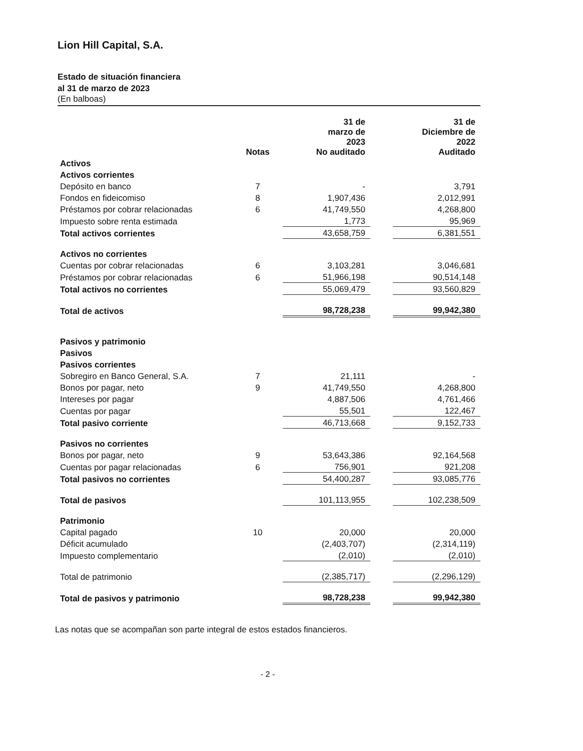Lion Hill Capital, S.A.
Estado de situación financiera
al 31 de marzo de 2023
(En balboas)
| | Notas | 31 de marzo de 2023 No auditado | | 31 de Diciembre de 2022 Auditado |
| --- | --- | --- | --- | --- |
| Activos | | | | |
| Activos corrientes | | | | |
| Depósito en banco | 7 | - | | 3,791 |
| Fondos en fideicomiso | 8 | 1,907,436 | | 2,012,991 |
| Préstamos por cobrar relacionadas | 6 | 41,749,550 | | 4,268,800 |
| Impuesto sobre renta estimada | | 1,773 | | 95,969 |
| Total activos corrientes | | 43,658,759 | | 6,381,551 |
| Activos no corrientes | | | | |
| Cuentas por cobrar relacionadas | 6 | 3,103,281 | | 3,046,681 |
| Préstamos por cobrar relacionadas | 6 | 51,966,198 | | 90,514,148 |
| Total activos no corrientes | | 55,069,479 | | 93,560,829 |
| Total de activos | | 98,728,238 | | 99,942,380 |
| Pasivos y patrimonio | | | | |
| Pasivos | | | | |
| Pasivos corrientes | | | | |
| Sobregiro en Banco General, S.A. | 7 | 21,111 | | - |
| Bonos por pagar, neto | 9 | 41,749,550 | | 4,268,800 |
| Intereses por pagar | | 4,887,506 | | 4,761,466 |
| Cuentas por pagar | | 55,501 | | 122,467 |
| Total pasivo corriente | | 46,713,668 | | 9,152,733 |
| Pasivos no corrientes | | | | |
| Bonos por pagar, neto | 9 | 53,643,386 | | 92,164,568 |
| Cuentas por pagar relacionadas | 6 | 756,901 | | 921,208 |
| Total pasivos no corrientes | | 54,400,287 | | 93,085,776 |
| Total de pasivos | | 101,113,955 | | 102,238,509 |
| Patrimonio | | | | |
| Capital pagado | 10 | 20,000 | | 20,000 |
| Déficit acumulado | | (2,403,707) | | (2,314,119) |
| Impuesto complementario | | (2,010) | | (2,010) |
| Total de patrimonio | | (2,385,717) | | (2,296,129) |
| Total de pasivos y patrimonio | | 98,728,238 | | 99,942,380 |
Las notas que se acompañan son parte integral de estos estados financieros.
- 2 -